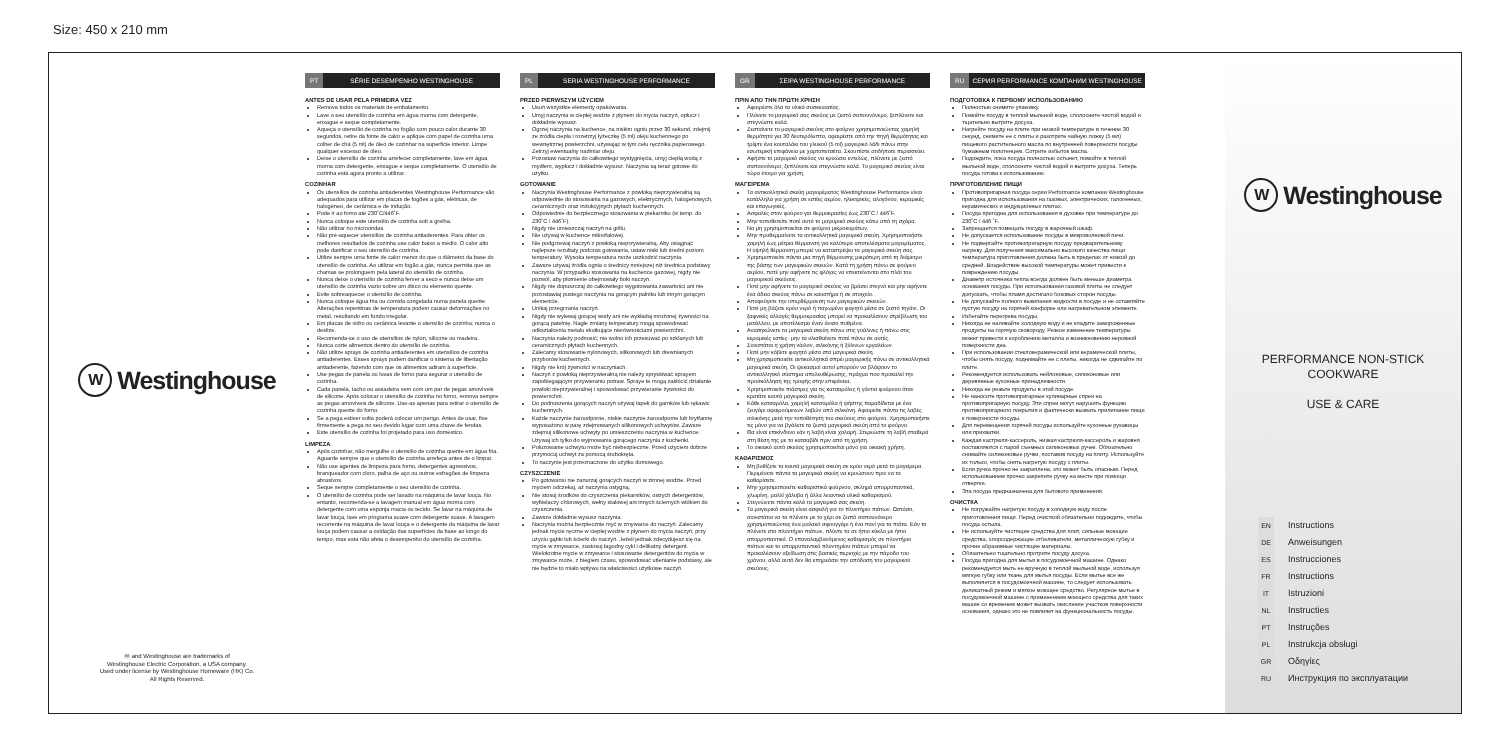Size: 450 x 210 mm
W
Westinghouse
Ⓦ and Westinghouse are trademarks of
Westinghouse Electric Corporation, a USA company.
Used under license by Westinghouse Homeware (HK) Co.
All Rights Reserved.
PT SÉRIE DESEMPENHO WESTINGHOUSE
ANTES DE USAR PELA PRIMEIRA VEZ
Remova todos os materiais de embalamento.
Lave o seu utensílio de cozinha em água morna com detergente, enxague e seque completamente.
Aqueça o utensílio de cozinha no fogão com pouco calor durante 30 segundos, retire da fonte de calor e aplique com papel de cozinha uma colher de chá (5 ml) de óleo de cozinhar na superfície interior. Limpe qualquer excesso de óleo.
Deixe o utensílio de cozinha arrefecer completamente, lave em água morna com detergente, enxague e seque completamente. O utensílio de cozinha está agora pronto a utilizar.
COZINHAR
Os utensílios de cozinha antiaderentes Westinghouse Performance são adequados para utilizar em placas de fogões a gás, elétricas, de halogéneo, de cerâmica e de indução.
Pode ir ao forno até 230˚C/446˚F.
Nunca coloque este utensílio de cozinha sob a grelha.
Não utilizar no microondas.
Não pré-aquecer utensílios de cozinha antiaderentes. Para obter os melhores resultados de cozinha use calor baixo a médio. O calor alto pode danificar o seu utensílio de cozinha.
Utilize sempre uma fonte de calor menor do que o diâmetro da base do utensílio de cozinha. Ao utilizar em fogão a gás, nunca permita que as chamas se prolonguem pela lateral do utensílio de cozinha.
Nunca deixe o utensílio de cozinha ferver a seco e nunca deixe um utensílio de cozinha vazio sobre um disco ou elemento quente.
Evite sobreaquecer o utensílio de cozinha.
Nunca coloque água fria ou comida congelada numa panela quente. Alterações repentinas de temperatura podem causar deformações no metal, resultando em fundo irregular.
Em placas de vidro ou cerâmica levante o utensílio de cozinha; nunca o deslize.
Recomenda-se o uso de utensílios de nylon, silicone ou madeira.
Nunca corte alimentos dentro do utensílio de cozinha.
Não utilize sprays de cozinha antiaderentes em utensílios de cozinha antiaderentes. Esses sprays podem danificar o sistema de libertação antiaderente, fazendo com que os alimentos adiram à superfície.
Use pegas de panela ou luvas de forno para segurar o utensílio de cozinha.
Cada panela, tacho ou assadeira vem com um par de pegas amovíveis de silicone. Após colocar o utensílio de cozinha no forno, remova sempre as pegas amovíveis de silicone. Use-as apenas para retirar o utensílio de cozinha quente do forno.
Se a pega estiver solta poderá colocar um perigo. Antes de usar, fixe firmemente a pega no seu devido lugar com uma chave de fendas.
Este utensílio de cozinha foi projetado para uso doméstico.
LIMPEZA
Após cozinhar, não mergulhe o utensílio de cozinha quente em água fria. Aguarde sempre que o utensílio de cozinha arrefeça antes de o limpar.
Não use agentes de limpeza para forno, detergentes agressivos, branqueador com cloro, palha de aço ou outros esfregões de limpeza abrasivos.
Seque sempre completamente o seu utensílio de cozinha.
O utensílio de cozinha pode ser lavado na máquina de lavar louça. No entanto, recomenda-se a lavagem manual em água morna com detergente com uma esponja macia ou tecido. Se lavar na máquina de lavar louça, lave em programa suave com detergente suave. A lavagem recorrente na máquina de lavar louça e o detergente da máquina de lavar louça podem causar a oxidação das superfícies da base ao longo do tempo, mas esta não afeta o desempenho do utensílio de cozinha.
PL SERIA WESTINGHOUSE PERFORMANCE
PRZED PIERWSZYM UŻYCIEM
Usuń wszystkie elementy opakowania.
Umyj naczynia w ciepłej wodzie z płynem do mycia naczyń, opłucz i dokładnie wysusz.
Ogrzej naczynia na kuchence, na niskim ogniu przez 30 sekund, zdejmij ze źródła ciepła i rozetrzyj łyżeczkę (5 ml) oleju kuchennego po wewnętrznej powierzchni, używając w tym celu ręcznika papierowego. Zetrzyj ewentualny nadmiar oleju.
Pozostaw naczynia do całkowitego wystygnięcia, umyj ciepłą wodą z mydłem, wypłucz i dokładnie wysusz. Naczynia są teraz gotowe do użytku.
GOTOWANIE
Naczynia Westinghouse Performance z powłoką nieprzywieralną są odpowiednie do stosowania na gazowych, elektrycznych, halogenowych, ceramicznych oraz indukcyjnych płytach kuchennych.
Odpowiednie do bezpiecznego stosowania w piekarniku (w temp. do 230˚C / 446˚F).
Nigdy nie umieszczaj naczyń na grillu.
Nie używaj w kuchence mikrofalowej.
Nie podgrzewaj naczyń z powłoką nieprzywieralną. Aby osiągnąć najlepsze rezultaty podczas gotowania, ustaw niski lub średni poziom temperatury. Wysoka temperatura może uszkodzić naczynia.
Zawsze używaj źródła ognia o średnicy mniejszej niż średnica podstawy naczynia. W przypadku stosowania na kuchence gazowej, nigdy nie pozwól, aby płomienie obejmowały boki naczyń.
Nigdy nie dopuszczaj do całkowitego wygotowania zawartości ani nie pozostawiaj pustego naczynia na gorącym palniku lub innym gorącym elemencie.
Unikaj przegrzania naczyń.
Nigdy nie wylewaj gorącej wody ani nie wykładaj mrożonej żywności na gorącą patelnię. Nagłe zmiany temperatury mogą spowodować odkształcenia metalu skutkujące nierównościami powierzchni.
Naczynia należy podnosić; nie wolno ich przesuwać po szklanych lub ceramicznych płytach kuchennych.
Zalecamy stosowanie nylonowych, silikonowych lub drewnianych przyborów kuchennych.
Nigdy nie krój żywności w naczyniach.
Naczyń z powłoką nieprzywieralną nie należy spryskiwać sprayem zapobiegającym przywieraniu potraw. Spraye te mogą zakłócić działanie powłoki nieprzywieralnej i spowodować przywieranie żywności do powierzchni.
Do podnoszenia gorących naczyń używaj łapek do garnków lub rękawic kuchennych.
Każde naczynie żaroodporne, niskie naczynie żaroodporne lub brytfannę wyposażono w parę zdejmowanych silikonowych uchwytów. Zawsze zdejmuj silikonowe uchwyty po umieszczeniu naczynia w kuchence. Używaj ich tylko do wyjmowania gorącego naczynia z kuchenki.
Poluzowanie uchwytu może być niebezpieczne. Przed użyciem dobrze przymocuj uchwyt za pomocą śrubokręta.
To naczynie jest przeznaczone do użytku domowego.
CZYSZCZENIE
Po gotowaniu nie zanurzaj gorących naczyń w zimnej wodzie. Przed myciem odczekaj, aż naczynia ostygną.
Nie stosuj środków do czyszczenia piekarników, ostrych detergentów, wybielaczy chlorowych, wełny stalowej ani innych ściernych włókien do czyszczenia.
Zawsze dokładnie wysusz naczynia.
Naczynia można bezpiecznie myć w zmywarce do naczyń. Zalecamy jednak mycie ręczne w ciepłej wodzie z płynem do mycia naczyń, przy użyciu gąbki lub ścierki do naczyń. Jeżeli jednak zdecydujesz się na mycie w zmywarce, zastosuj łagodny cykl i delikatny detergent. Wielokrotne mycie w zmywarce i stosowanie detergentów do mycia w zmywarce może, z biegiem czasu, spowodować utlenianie podstawy, ale nie będzie to miało wpływu na właściwości użytkowe naczyń.
GR ΣΕΙΡΑ WESTINGHOUSE PERFORMANCE
ΠΡΙΝ ΑΠΟ ΤΗΝ ΠΡΩΤΗ ΧΡΗΣΗ
Αφαιρέστε όλα τα υλικά συσκευασίας.
Πλύνετε το μαγειρικό σας σκεύος με ζεστό σαπουνόνερο, ξεπλύνετε και στεγνώστε καλά.
Ζεσταίνετε το μαγειρικό σκεύος στο φούρνο χρησιμοποιώντας χαμηλή θερμότητα για 30 δευτερόλεπτα, αφαιρέστε από την πηγή θερμότητας και τρίψτε ένα κουταλάκι του γλυκού (5 ml) μαγειρικό λάδι πάνω στην εσωτερική επιφάνεια με χαρτοπετσέτα. Σκουπίστε οτιδήποτε περισσεύει.
Αφήστε το μαγειρικό σκεύος να κρυώσει εντελώς, πλύνετε με ζεστό σαπουνόνερο, ξεπλύνετε και στεγνώστε καλά. Το μαγειρικό σκεύος είναι τώρα έτοιμο για χρήση.
ΜΑΓΕΙΡΕΜΑ
Τα αντικολλητικά σκεύη μαγειρέματος Westinghouse Performance είναι κατάλληλα για χρήση σε εστίες αερίου, ηλεκτρικές, αλογόνου, κεραμικές και επαγωγικές.
Ασφαλές στον φούρνο για θερμοκρασίες έως 230˚C / 446˚F.
Μην τοποθετείτε ποτέ αυτό το μαγειρικό σκεύος κάτω από τη σχάρα.
Να μη χρησιμοποιείται σε φούρνο μικροκυμάτων.
Μην προθερμαίνετε τα αντικολλητικά μαγειρικά σκεύη. Χρησιμοποιήστε χαμηλή έως μέτρια θέρμανση για καλύτερα αποτελέσματα μαγειρέματος. Η υψηλή θέρμανση μπορεί να καταστρέψει τα μαγειρικά σκεύη σας.
Χρησιμοποιείτε πάντα μια πηγή θέρμανσης μικρότερη από τη διάμετρο της βάσης των μαγειρικών σκευών. Κατά τη χρήση πάνω σε φούρνο αερίου, ποτέ μην αφήνετε τις φλόγες να επεκτείνονται στο πλάι του μαγειρικού σκεύους.
Ποτέ μην αφήνετε το μαγειρικό σκεύος να βράσει στεγνό και μην αφήνετε ένα άδειο σκεύος πάνω σε καυστήρα ή σε στοιχείο.
Αποφεύγετε την υπερθέρμανση των μαγειρικών σκευών.
Ποτέ μη βάζετε κρύο νερό ή παγωμένο φαγητό μέσα σε ζεστό τηγάνι. Οι ξαφνικές αλλαγές θερμοκρασίας μπορεί να προκαλέσουν στρέβλωση του μετάλλου, με αποτέλεσμα έναν άνισο πυθμένα.
Ανασηκώνετε τα μαγειρικά σκεύη πάνω στις γυάλινες ή πάνω στις κεραμικές εστίες· μην τα ολισθαίνετε ποτέ πάνω σε αυτές.
Συνιστάται η χρήση νάιλον, σιλικόνης ή ξύλινων εργαλείων.
Ποτέ μην κόβετε φαγητό μέσα στα μαγειρικά σκεύη.
Μη χρησιμοποιείτε αντικολλητικά σπρέι μαγειρικής πάνω σε αντικολλητικά μαγειρικά σκεύη. Οι ψεκασμοί αυτοί μπορούν να βλάψουν το αντικολλητικό σύστημα απελευθέρωσης, πράγμα που προκαλεί την προσκόλληση της τροφής στην επιφάνεια.
Χρησιμοποιείτε πιάστρες για τις κατσαρόλες ή γάντια φούρνου όταν κρατάτε καυτά μαγειρικά σκεύη.
Κάθε κατσαρόλα, χαμηλή κατσαρόλα ή ψήστης παραδίδεται με ένα ζευγάρι αφαιρούμενων λαβών από σιλικόνη. Αφαιρείτε πάντα τις λαβές σιλικόνης μετά την τοποθέτηση του σκεύους στο φούρνο. Χρησιμοποιήστε τις μόνο για να βγάλετε τα ζεστά μαγειρικά σκεύη από το φούρνο.
Θα είναι επικίνδυνο εάν η λαβή είναι χαλαρή. Στερεώστε τη λαβή σταθερά στη θέση της με το κατσαβίδι πριν από τη χρήση.
Το οικιακό αυτό σκεύος χρησιμοποιείται μόνο για οικιακή χρήση.
ΚΑΘΑΡΙΣΜΟΣ
Μη βυθίζετε τα καυτά μαγειρικά σκεύη σε κρύο νερό μετά το μαγείρεμα. Περιμένετε πάντα τα μαγειρικά σκεύη να κρυώσουν πριν να τα καθαρίσετε.
Μην χρησιμοποιείτε καθαριστικά φούρνου, σκληρά απορρυπαντικά, χλωρίνη, μαλλί χάλυβα ή άλλα λειαντικά υλικά καθαρισμού.
Στεγνώνετε πάντα καλά τα μαγειρικά σας σκεύη.
Τα μαγειρικά σκεύη είναι ασφαλή για το πλυντήριο πιάτων. Ωστόσο, συνιστάται να τα πλένετε με το χέρι σε ζεστό σαπουνόνερο χρησιμοποιώντας ένα μαλακό σφουγγάρι ή ένα πανί για τα πιάτα. Εάν τα πλένετε στο πλυντήριο πιάτων, πλύντε τα σε ήπιο κύκλο με ήπιο απορρυπαντικό. Ο επαναλαμβανόμενος καθαρισμός σε πλυντήριο πιάτων και το απορρυπαντικό πλυντηρίου πιάτων μπορεί να προκαλέσουν οξείδωση στις βασικές περιοχές με την πάροδο του χρόνου, αλλά αυτό δεν θα επηρεάσει την απόδοση του μαγειρικού σκεύους.
RU СЕРИЯ PERFORMANCE КОМПАНИИ WESTINGHOUSE
ПОДГОТОВКА К ПЕРВОМУ ИСПОЛЬЗОВАНИЮ
Полностью снимите упаковку.
Помойте посуду в теплой мыльной воде, сполосните чистой водой и тщательно вытрите досуха.
Нагрейте посуду на плите при низкой температуре в течение 30 секунд, снимите ее с плиты и разотрите чайную ложку (5 мл) пищевого растительного масла по внутренней поверхности посуды бумажным полотенцем. Сотрите избыток масла.
Подождите, пока посуда полностью остынет, помойте в теплой мыльной воде, сполосните чистой водой и вытрите досуха. Теперь посуда готова к использованию.
ПРИГОТОВЛЕНИЕ ПИЩИ
Противопригарная посуда серии Performance компании Westinghouse пригодна для использования на газовых, электрических, галогенных, керамических и индукционных плитах.
Посуда пригодна для использования в духовке при температуре до 230˚C / 446 ˚F.
Запрещается помещать посуду в жарочный шкаф.
Не допускается использование посуды в микроволновой печи.
Не подвергайте противопригарную посуду предварительному нагреву. Для получения максимально высокого качества пищи температура приготовления должна быть в пределах от низкой до средней. Воздействие высокой температуры может привести к повреждению посуды.
Диаметр источника тепла всегда должен быть меньше диаметра основания посуды. При использовании газовой плиты не следует допускать, чтобы пламя достигало боковых сторон посуды.
Не допускайте полного выкипания жидкости в посуде и не оставляйте пустую посуду на горячей конфорке или нагревательном элементе.
Избегайте перегрева посуды.
Никогда не наливайте холодную воду и не кладите замороженные продукты на горячую сковороду. Резкое изменение температуры может привести к короблению металла и возникновению неровной поверхности дна.
При использовании стеклокерамической или керамической плиты, чтобы снять посуду, поднимайте ее с плиты, никогда не сдвигайте по плите.
Рекомендуется использовать нейлоновые, силиконовые или деревянные кухонные принадлежности.
Никогда не режьте продукты в этой посуде.
Не наносите противопригарные кулинарные спреи на противопригарную посуду. Эти спреи могут нарушить функцию противопригарного покрытия и фактически вызвать прилипание пищи к поверхности посуды.
Для перемещения горячей посуды используйте кухонные рукавицы или прихватки.
Каждая кастрюля-кассероль, низкая кастрюля-кассероль и жаровня поставляются с парой съемных силиконовых ручек. Обязательно снимайте силиконовые ручки, поставив посуду на плиту. Используйте их только, чтобы снять нагретую посуду с плиты.
Если ручка прочно не закреплена, это может быть опасным. Перед использованием прочно закрепите ручку на месте при помощи отвертки.
Эта посуда предназначена для бытового применения.
ОЧИСТКА
Не погружайте нагретую посуду в холодную воду после приготовления пищи. Перед очисткой обязательно подождите, чтобы посуда остыла.
Не используйте чистящие средства для плит, сильные моющие средства, хлорсодержащие отбеливатели, металлическую губку и прочие абразивные чистящие материалы.
Обязательно тщательно протрите посуду досуха.
Посуда пригодна для мытья в посудомоечной машине. Однако рекомендуется мыть ее вручную в теплой мыльной воде, используя мягкую губку или ткань для мытья посуды. Если мытье все же выполняется в посудомоечной машине, то следует использовать деликатный режим и мягкое моющее средство. Регулярное мытье в посудомоечной машине с применением моющего средства для таких машин со временем может вызвать окисление участков поверхности основания, однако это не повлияет на функциональность посуды.
W
Westinghouse
PERFORMANCE NON-STICK
COOKWARE
USE & CARE
EN Instructions
DE Anweisungen
ES Instrucciones
FR Instructions
IT Istruzioni
NL Instructies
PT Instruções
PL Instrukcja obsługi
GR Οδηγίες
RU Инструкция по эксплуатации